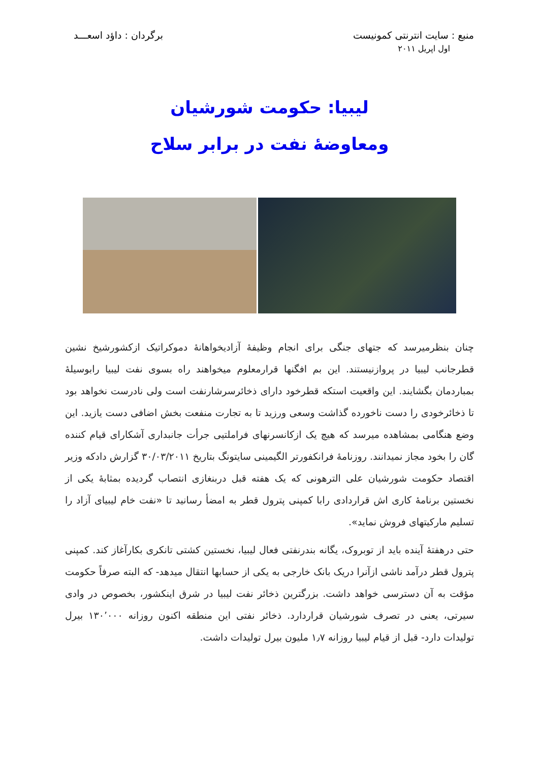منبع : سایت انترنتی کمونیست برگردان : داؤد اسعـــد
اول اپریل ۲۰۱۱
لیبیا: حکومت شورشیان
ومعاوضهٔ نفت در برابر سلاح
چنان بنظرمیرسد که جتهای جنگی برای انجام وظیفهٔ آزادیخواهانهٔ دموکراتیک ازکشورشیخ نشین قطرجانب لیبیا در پروازنیستند. این بم افگنها قرارمعلوم میخواهند راه بسوی نفت لیبیا رابوسیلهٔ بمباردمان بگشایند. این واقعیت استکه قطرخود دارای ذخائرسرشارنفت است ولی نادرست نخواهد بود تا ذخائرخودی را دست ناخورده گذاشت وسعی ورزید تا به تجارت منفعت بخش اضافی دست یازید. این وضع هنگامی بمشاهده میرسد که هیچ یک ازکانسرنهای فراملتیی جرأت جانبداری آشکارای قیام کننده گان را بخود مجاز نمیدانند. روزنامهٔ فرانکفورتر الگیمینی سایتونگ بتاریخ ۳۰/۰۳/۲۰۱۱ گزارش دادکه وزیر اقتصاد حکومت شورشیان علی الترهونی که یک هفته قبل دربنغازی انتصاب گردیده بمثابهٔ یکی از نخستین برنامهٔ کاری اش قراردادی رابا کمپنی پترول قطر به امضأ رسانید تا «نفت خام لیبیای آزاد را تسلیم مارکیتهای فروش نماید».
حتی درهفتهٔ آینده باید از توبروک، یگانه بندرنفتی فعال لیبیا، نخستین کشتی تانکری بکارآغاز کند. کمپنی پترول قطر درآمد ناشی ازآنرا دریک بانک خارجی به یکی از حسابها انتقال میدهد- که البته صرفاً حکومت مؤقت به آن دسترسی خواهد داشت. بزرگترین ذخائر نفت لیبیا در شرق اینکشور، بخصوص در وادی سیرتی، یعنی در تصرف شورشیان قراردارد. ذخائر نفتی این منطقه اکنون روزانه ۱۳۰٬۰۰۰ بیرل تولیدات دارد- قبل از قیام لیبیا روزانه ۱٫۷ ملیون بیرل تولیدات داشت.